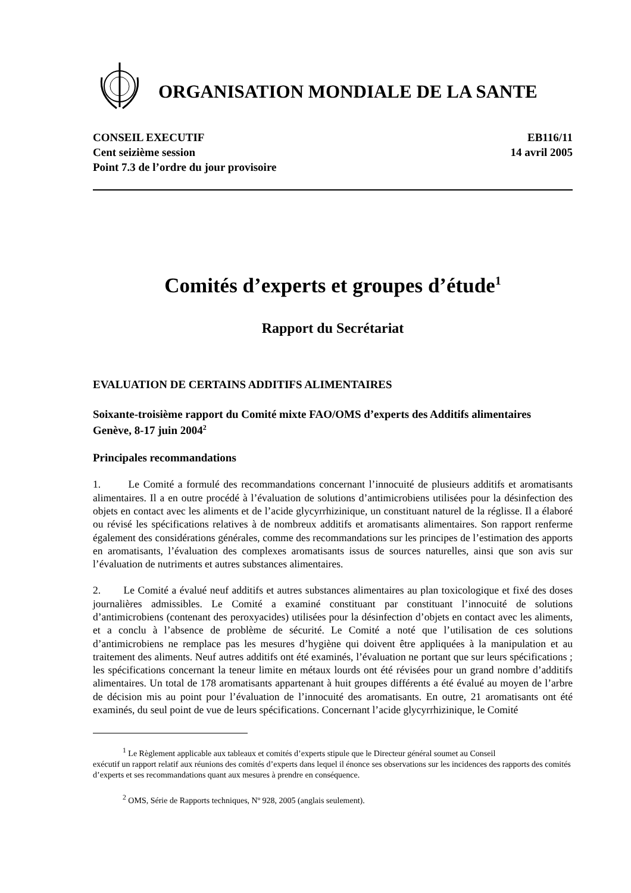ORGANISATION MONDIALE DE LA SANTE
CONSEIL EXECUTIF
Cent seizième session
Point 7.3 de l’ordre du jour provisoire
EB116/11
14 avril 2005
Comités d’experts et groupes d’étude<sup>1</sup>
Rapport du Secrétariat
EVALUATION DE CERTAINS ADDITIFS ALIMENTAIRES
Soixante-troisième rapport du Comité mixte FAO/OMS d’experts des Additifs alimentaires
Genève, 8-17 juin 2004<sup>2</sup>
Principales recommandations
1. Le Comité a formulé des recommandations concernant l’innocuité de plusieurs additifs et aromatisants alimentaires. Il a en outre procédé à l’évaluation de solutions d’antimicrobiens utilisées pour la désinfection des objets en contact avec les aliments et de l’acide glycyrrhizinique, un constituant naturel de la réglisse. Il a élaboré ou révisé les spécifications relatives à de nombreux additifs et aromatisants alimentaires. Son rapport renferme également des considérations générales, comme des recommandations sur les principes de l’estimation des apports en aromatisants, l’évaluation des complexes aromatisants issus de sources naturelles, ainsi que son avis sur l’évaluation de nutriments et autres substances alimentaires.
2. Le Comité a évalué neuf additifs et autres substances alimentaires au plan toxicologique et fixé des doses journalières admissibles. Le Comité a examiné constituant par constituant l’innocuité de solutions d’antimicrobiens (contenant des peroxyacides) utilisées pour la désinfection d’objets en contact avec les aliments, et a conclu à l’absence de problème de sécurité. Le Comité a noté que l’utilisation de ces solutions d’antimicrobiens ne remplace pas les mesures d’hygiène qui doivent être appliquées à la manipulation et au traitement des aliments. Neuf autres additifs ont été examinés, l’évaluation ne portant que sur leurs spécifications ; les spécifications concernant la teneur limite en métaux lourds ont été révisées pour un grand nombre d’additifs alimentaires. Un total de 178 aromatisants appartenant à huit groupes différents a été évalué au moyen de l’arbre de décision mis au point pour l’évaluation de l’innocuité des aromatisants. En outre, 21 aromatisants ont été examinés, du seul point de vue de leurs spécifications. Concernant l’acide glycyrrhizinique, le Comité
<sup>1</sup> Le Règlement applicable aux tableaux et comités d’experts stipule que le Directeur général soumet au Conseil
exécutif un rapport relatif aux réunions des comités d’experts dans lequel il énonce ses observations sur les incidences des rapports des comités d’experts et ses recommandations quant aux mesures à prendre en conséquence.
<sup>2</sup> OMS, Série de Rapports techniques, Nº 928, 2005 (anglais seulement).